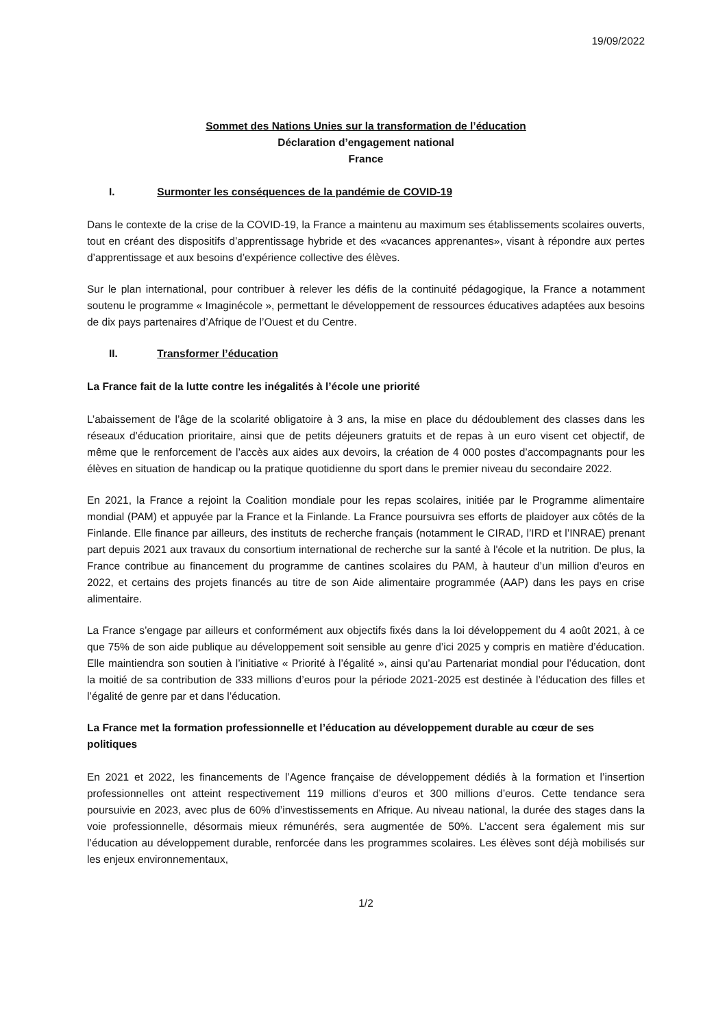19/09/2022
Sommet des Nations Unies sur la transformation de l’éducation
Déclaration d’engagement national
France
I. Surmonter les conséquences de la pandémie de COVID-19
Dans le contexte de la crise de la COVID-19, la France a maintenu au maximum ses établissements scolaires ouverts, tout en créant des dispositifs d’apprentissage hybride et des «vacances apprenantes», visant à répondre aux pertes d’apprentissage et aux besoins d’expérience collective des élèves.
Sur le plan international, pour contribuer à relever les défis de la continuité pédagogique, la France a notamment soutenu le programme « Imaginécole », permettant le développement de ressources éducatives adaptées aux besoins de dix pays partenaires d’Afrique de l’Ouest et du Centre.
II. Transformer l’éducation
La France fait de la lutte contre les inégalités à l’école une priorité
L’abaissement de l’âge de la scolarité obligatoire à 3 ans, la mise en place du dédoublement des classes dans les réseaux d’éducation prioritaire, ainsi que de petits déjeuners gratuits et de repas à un euro visent cet objectif, de même que le renforcement de l’accès aux aides aux devoirs, la création de 4 000 postes d’accompagnants pour les élèves en situation de handicap ou la pratique quotidienne du sport dans le premier niveau du secondaire 2022.
En 2021, la France a rejoint la Coalition mondiale pour les repas scolaires, initiée par le Programme alimentaire mondial (PAM) et appuyée par la France et la Finlande. La France poursuivra ses efforts de plaidoyer aux côtés de la Finlande. Elle finance par ailleurs, des instituts de recherche français (notamment le CIRAD, l’IRD et l’INRAE) prenant part depuis 2021 aux travaux du consortium international de recherche sur la santé à l'école et la nutrition. De plus, la France contribue au financement du programme de cantines scolaires du PAM, à hauteur d’un million d’euros en 2022, et certains des projets financés au titre de son Aide alimentaire programmée (AAP) dans les pays en crise alimentaire.
La France s’engage par ailleurs et conformément aux objectifs fixés dans la loi développement du 4 août 2021, à ce que 75% de son aide publique au développement soit sensible au genre d’ici 2025 y compris en matière d’éducation. Elle maintiendra son soutien à l’initiative « Priorité à l’égalité », ainsi qu’au Partenariat mondial pour l’éducation, dont la moitié de sa contribution de 333 millions d’euros pour la période 2021-2025 est destinée à l’éducation des filles et l’égalité de genre par et dans l’éducation.
La France met la formation professionnelle et l’éducation au développement durable au cœur de ses politiques
En 2021 et 2022, les financements de l’Agence française de développement dédiés à la formation et l’insertion professionnelles ont atteint respectivement 119 millions d’euros et 300 millions d’euros. Cette tendance sera poursuivie en 2023, avec plus de 60% d’investissements en Afrique. Au niveau national, la durée des stages dans la voie professionnelle, désormais mieux rémunérés, sera augmentée de 50%. L’accent sera également mis sur l’éducation au développement durable, renforcée dans les programmes scolaires. Les élèves sont déjà mobilisés sur les enjeux environnementaux,
1/2